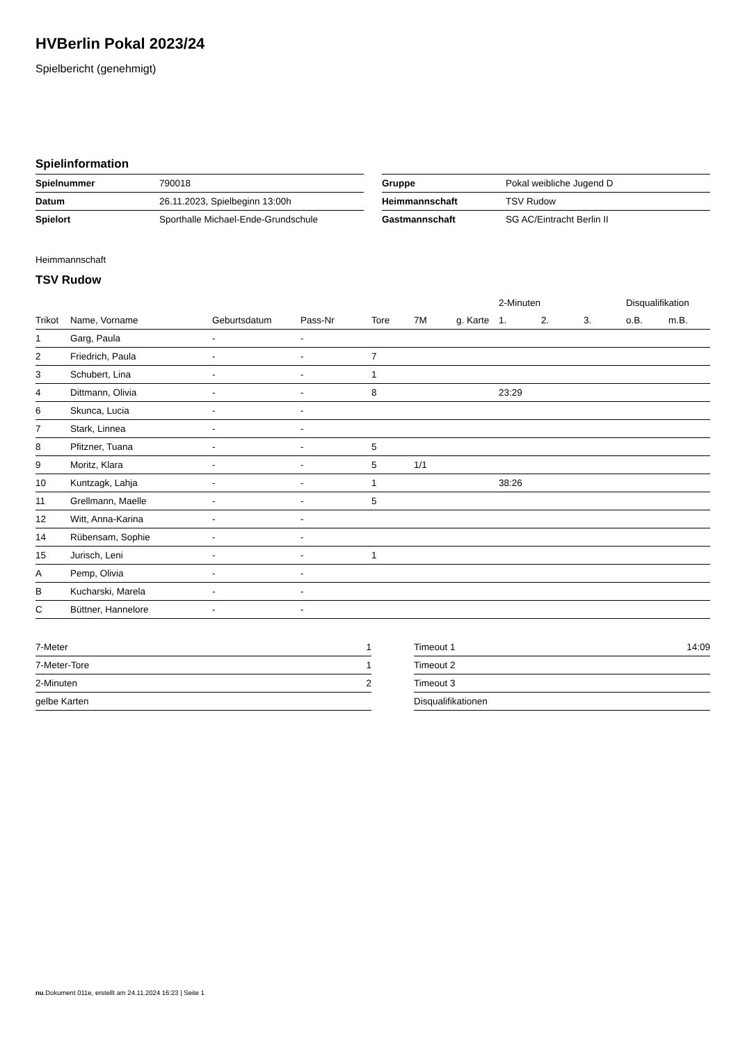HVBerlin Pokal 2023/24
Spielbericht (genehmigt)
Spielinformation
| Spielnummer | 790018 |
| Datum | 26.11.2023, Spielbeginn 13:00h |
| Spielort | Sporthalle Michael-Ende-Grundschule |
| Gruppe | Pokal weibliche Jugend D |
| Heimmannschaft | TSV Rudow |
| Gastmannschaft | SG AC/Eintracht Berlin II |
Heimmannschaft
TSV Rudow
| | | | | | | | | 2-Minuten | | | Disqualifikation | |
| --- | --- | --- | --- | --- | --- | --- | --- | --- | --- | --- | --- | --- |
| Trikot | Name, Vorname | Geburtsdatum | Pass-Nr | Tore | 7M | g. Karte | | 1. | 2. | 3. | o.B. | m.B. |
| 1 | Garg, Paula | - | - | | | | | | | | | |
| 2 | Friedrich, Paula | - | - | 7 | | | | | | | | |
| 3 | Schubert, Lina | - | - | 1 | | | | | | | | |
| 4 | Dittmann, Olivia | - | - | 8 | | | | 23:29 | | | | |
| 6 | Skunca, Lucia | - | - | | | | | | | | | |
| 7 | Stark, Linnea | - | - | | | | | | | | | |
| 8 | Pfitzner, Tuana | - | - | 5 | | | | | | | | |
| 9 | Moritz, Klara | - | - | 5 | 1/1 | | | | | | | |
| 10 | Kuntzagk, Lahja | - | - | 1 | | | | 38:26 | | | | |
| 11 | Grellmann, Maelle | - | - | 5 | | | | | | | | |
| 12 | Witt, Anna-Karina | - | - | | | | | | | | | |
| 14 | Rübensam, Sophie | - | - | | | | | | | | | |
| 15 | Jurisch, Leni | - | - | 1 | | | | | | | | |
| A | Pemp, Olivia | - | - | | | | | | | | | |
| B | Kucharski, Marela | - | - | | | | | | | | | |
| C | Büttner, Hannelore | - | - | | | | | | | | | |
| 7-Meter | 1 |
| 7-Meter-Tore | 1 |
| 2-Minuten | 2 |
| gelbe Karten | |
| Timeout 1 | 14:09 |
| Timeout 2 | |
| Timeout 3 | |
| Disqualifikationen | |
nu.Dokument 011e, erstellt am 24.11.2024 16:23 | Seite 1